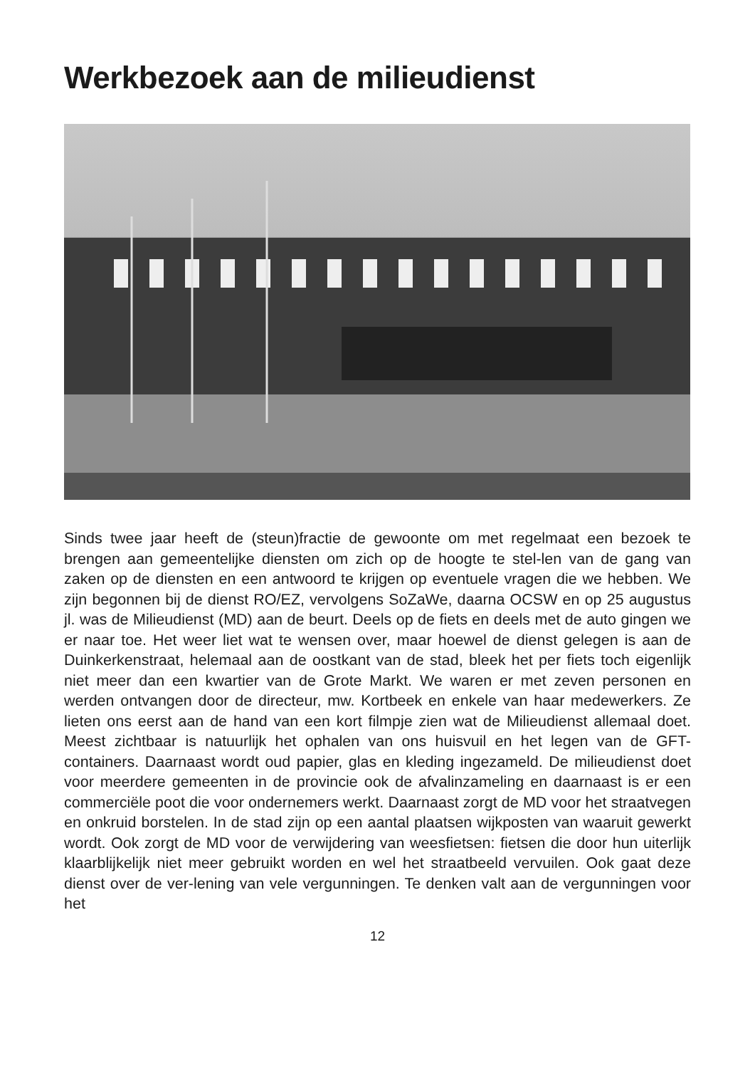Werkbezoek aan de milieudienst
Sinds twee jaar heeft de (steun)fractie de gewoonte om met regelmaat een bezoek te brengen aan gemeentelijke diensten om zich op de hoogte te stel-len van de gang van zaken op de diensten en een antwoord te krijgen op eventuele vragen die we hebben. We zijn begonnen bij de dienst RO/EZ, vervolgens SoZaWe, daarna OCSW en op 25 augustus jl. was de Milieudienst (MD) aan de beurt. Deels op de fiets en deels met de auto gingen we er naar toe. Het weer liet wat te wensen over, maar hoewel de dienst gelegen is aan de Duinkerkenstraat, helemaal aan de oostkant van de stad, bleek het per fiets toch eigenlijk niet meer dan een kwartier van de Grote Markt. We waren er met zeven personen en werden ontvangen door de directeur, mw. Kortbeek en enkele van haar medewerkers. Ze lieten ons eerst aan de hand van een kort filmpje zien wat de Milieudienst allemaal doet. Meest zichtbaar is natuurlijk het ophalen van ons huisvuil en het legen van de GFT-containers. Daarnaast wordt oud papier, glas en kleding ingezameld. De milieudienst doet voor meerdere gemeenten in de provincie ook de afvalinzameling en daarnaast is er een commerciële poot die voor ondernemers werkt. Daarnaast zorgt de MD voor het straatvegen en onkruid borstelen. In de stad zijn op een aantal plaatsen wijkposten van waaruit gewerkt wordt. Ook zorgt de MD voor de verwijdering van weesfietsen: fietsen die door hun uiterlijk klaarblijkelijk niet meer gebruikt worden en wel het straatbeeld vervuilen. Ook gaat deze dienst over de ver-lening van vele vergunningen. Te denken valt aan de vergunningen voor het
12